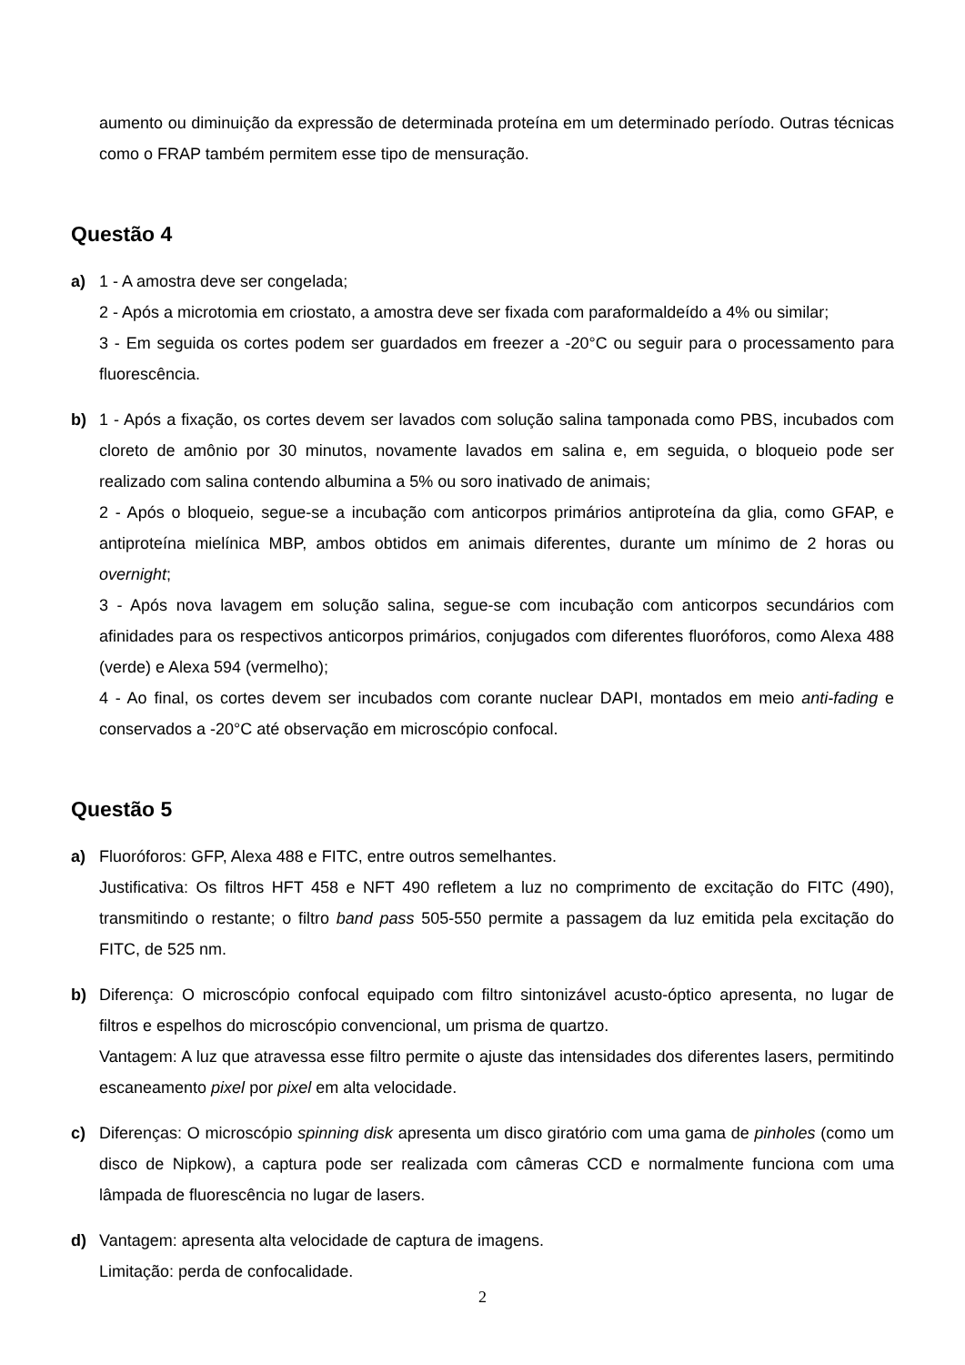aumento ou diminuição da expressão de determinada proteína em um determinado período. Outras técnicas como o FRAP também permitem esse tipo de mensuração.
Questão 4
a) 1 - A amostra deve ser congelada;
2 - Após a microtomia em criostato, a amostra deve ser fixada com paraformaldeído a 4% ou similar;
3 - Em seguida os cortes podem ser guardados em freezer a -20°C ou seguir para o processamento para fluorescência.
b) 1 - Após a fixação, os cortes devem ser lavados com solução salina tamponada como PBS, incubados com cloreto de amônio por 30 minutos, novamente lavados em salina e, em seguida, o bloqueio pode ser realizado com salina contendo albumina a 5% ou soro inativado de animais;
2 - Após o bloqueio, segue-se a incubação com anticorpos primários antiproteína da glia, como GFAP, e antiproteína mielínica MBP, ambos obtidos em animais diferentes, durante um mínimo de 2 horas ou overnight;
3 - Após nova lavagem em solução salina, segue-se com incubação com anticorpos secundários com afinidades para os respectivos anticorpos primários, conjugados com diferentes fluoróforos, como Alexa 488 (verde) e Alexa 594 (vermelho);
4 - Ao final, os cortes devem ser incubados com corante nuclear DAPI, montados em meio anti-fading e conservados a -20°C até observação em microscópio confocal.
Questão 5
a) Fluoróforos: GFP, Alexa 488 e FITC, entre outros semelhantes.
Justificativa: Os filtros HFT 458 e NFT 490 refletem a luz no comprimento de excitação do FITC (490), transmitindo o restante; o filtro band pass 505-550 permite a passagem da luz emitida pela excitação do FITC, de 525 nm.
b) Diferença: O microscópio confocal equipado com filtro sintonizável acusto-óptico apresenta, no lugar de filtros e espelhos do microscópio convencional, um prisma de quartzo.
Vantagem: A luz que atravessa esse filtro permite o ajuste das intensidades dos diferentes lasers, permitindo escaneamento pixel por pixel em alta velocidade.
c) Diferenças: O microscópio spinning disk apresenta um disco giratório com uma gama de pinholes (como um disco de Nipkow), a captura pode ser realizada com câmeras CCD e normalmente funciona com uma lâmpada de fluorescência no lugar de lasers.
d) Vantagem: apresenta alta velocidade de captura de imagens.
Limitação: perda de confocalidade.
2